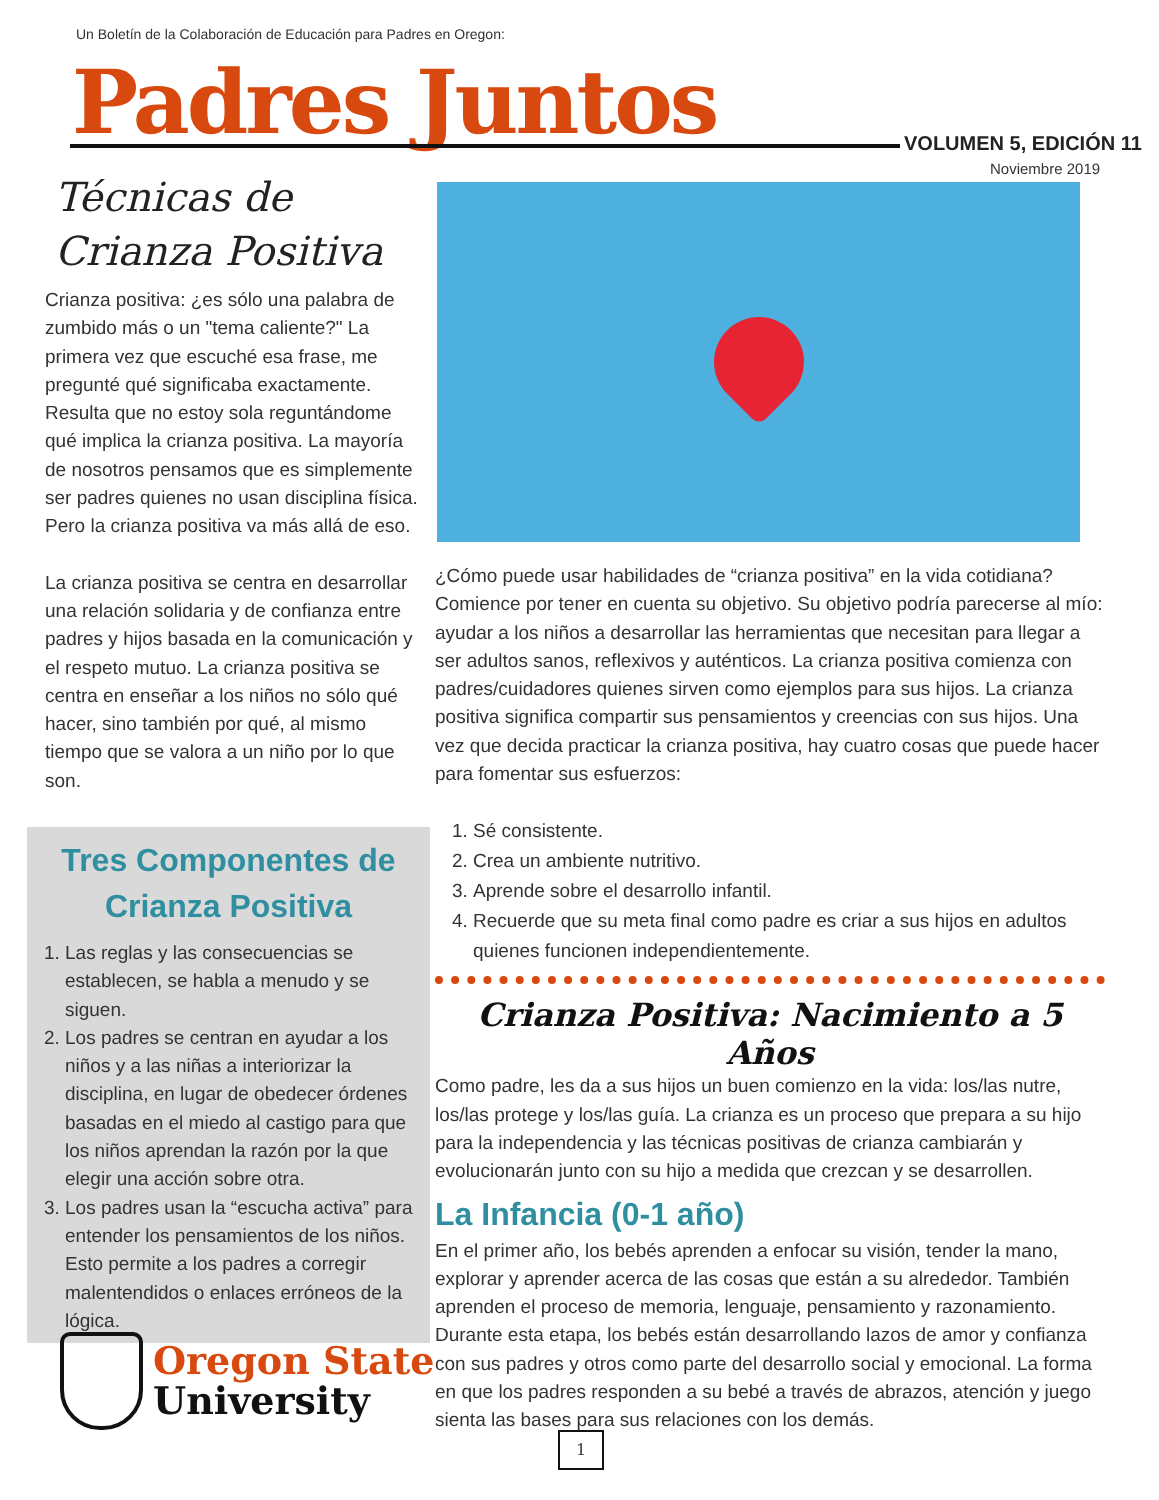Un Boletín de la Colaboración de Educación para Padres en Oregon:
Padres Juntos VOLUMEN 5, EDICIÓN 11
Noviembre 2019
Técnicas de Crianza Positiva
Crianza positiva: ¿es sólo una palabra de zumbido más o un "tema caliente?" La primera vez que escuché esa frase, me pregunté qué significaba exactamente. Resulta que no estoy sola reguntándome qué implica la crianza positiva. La mayoría de nosotros pensamos que es simplemente ser padres quienes no usan disciplina física. Pero la crianza positiva va más allá de eso.
La crianza positiva se centra en desarrollar una relación solidaria y de confianza entre padres y hijos basada en la comunicación y el respeto mutuo. La crianza positiva se centra en enseñar a los niños no sólo qué hacer, sino también por qué, al mismo tiempo que se valora a un niño por lo que son.
Tres Componentes de Crianza Positiva
1. Las reglas y las consecuencias se establecen, se habla a menudo y se siguen.
2. Los padres se centran en ayudar a los niños y a las niñas a interiorizar la disciplina, en lugar de obedecer órdenes basadas en el miedo al castigo para que los niños aprendan la razón por la que elegir una acción sobre otra.
3. Los padres usan la “escucha activa” para entender los pensamientos de los niños. Esto permite a los padres a corregir malentendidos o enlaces erróneos de la lógica.
¿Cómo puede usar habilidades de “crianza positiva” en la vida cotidiana? Comience por tener en cuenta su objetivo. Su objetivo podría parecerse al mío: ayudar a los niños a desarrollar las herramientas que necesitan para llegar a ser adultos sanos, reflexivos y auténticos. La crianza positiva comienza con padres/cuidadores quienes sirven como ejemplos para sus hijos. La crianza positiva significa compartir sus pensamientos y creencias con sus hijos. Una vez que decida practicar la crianza positiva, hay cuatro cosas que puede hacer para fomentar sus esfuerzos:
1. Sé consistente.
2. Crea un ambiente nutritivo.
3. Aprende sobre el desarrollo infantil.
4. Recuerde que su meta final como padre es criar a sus hijos en adultos quienes funcionen independientemente.
Crianza Positiva: Nacimiento a 5 Años
Como padre, les da a sus hijos un buen comienzo en la vida: los/las nutre, los/las protege y los/las guía. La crianza es un proceso que prepara a su hijo para la independencia y las técnicas positivas de crianza cambiarán y evolucionarán junto con su hijo a medida que crezcan y se desarrollen.
La Infancia (0-1 año)
En el primer año, los bebés aprenden a enfocar su visión, tender la mano, explorar y aprender acerca de las cosas que están a su alrededor. También aprenden el proceso de memoria, lenguaje, pensamiento y razonamiento. Durante esta etapa, los bebés están desarrollando lazos de amor y confianza con sus padres y otros como parte del desarrollo social y emocional. La forma en que los padres responden a su bebé a través de abrazos, atención y juego sienta las bases para sus relaciones con los demás.
Oregon State
University
1